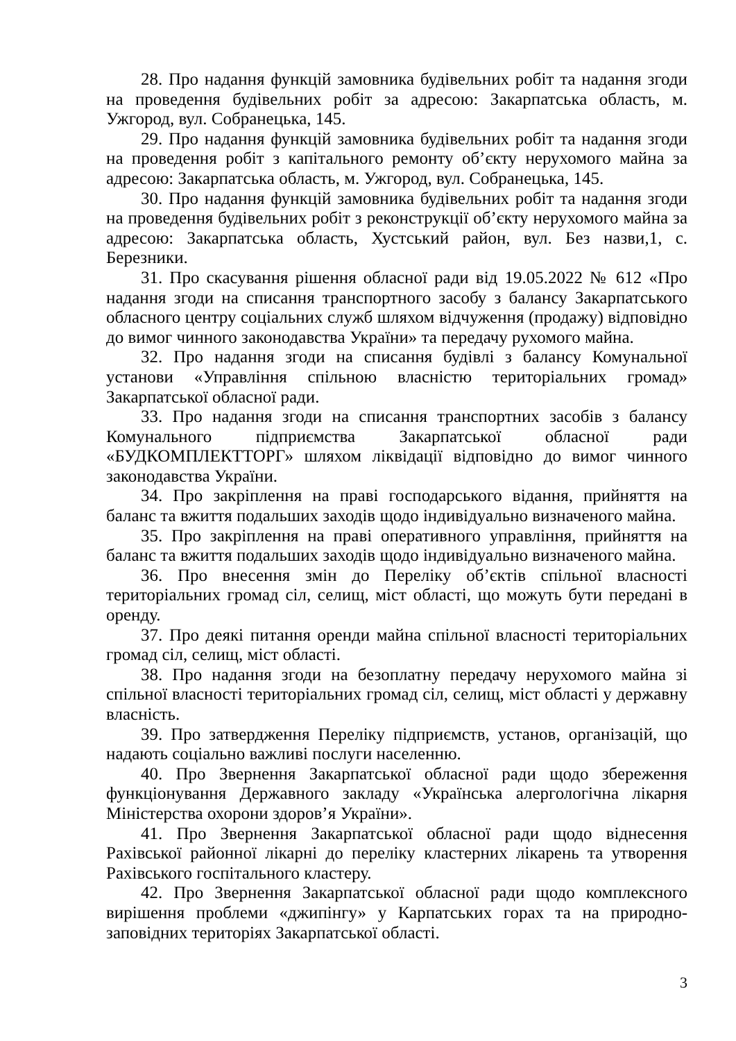28. Про надання функцій замовника будівельних робіт та надання згоди на проведення будівельних робіт за адресою: Закарпатська область, м. Ужгород, вул. Собранецька, 145.
29. Про надання функцій замовника будівельних робіт та надання згоди на проведення робіт з капітального ремонту об’єкту нерухомого майна за адресою: Закарпатська область, м. Ужгород, вул. Собранецька, 145.
30. Про надання функцій замовника будівельних робіт та надання згоди на проведення будівельних робіт з реконструкції об’єкту нерухомого майна за адресою: Закарпатська область, Хустський район, вул. Без назви,1, с. Березники.
31. Про скасування рішення обласної ради від 19.05.2022 № 612 «Про надання згоди на списання транспортного засобу з балансу Закарпатського обласного центру соціальних служб шляхом відчуження (продажу) відповідно до вимог чинного законодавства України» та передачу рухомого майна.
32. Про надання згоди на списання будівлі з балансу Комунальної установи «Управління спільною власністю територіальних громад» Закарпатської обласної ради.
33. Про надання згоди на списання транспортних засобів з балансу Комунального підприємства Закарпатської обласної ради «БУДКОМПЛЕКТТОРГ» шляхом ліквідації відповідно до вимог чинного законодавства України.
34. Про закріплення на праві господарського відання, прийняття на баланс та вжиття подальших заходів щодо індивідуально визначеного майна.
35. Про закріплення на праві оперативного управління, прийняття на баланс та вжиття подальших заходів щодо індивідуально визначеного майна.
36. Про внесення змін до Переліку об’єктів спільної власності територіальних громад сіл, селищ, міст області, що можуть бути передані в оренду.
37. Про деякі питання оренди майна спільної власності територіальних громад сіл, селищ, міст області.
38. Про надання згоди на безоплатну передачу нерухомого майна зі спільної власності територіальних громад сіл, селищ, міст області у державну власність.
39. Про затвердження Переліку підприємств, установ, організацій, що надають соціально важливі послуги населенню.
40. Про Звернення Закарпатської обласної ради щодо збереження функціонування Державного закладу «Українська алергологічна лікарня Міністерства охорони здоров’я України».
41. Про Звернення Закарпатської обласної ради щодо віднесення Рахівської районної лікарні до переліку кластерних лікарень та утворення Рахівського госпітального кластеру.
42. Про Звернення Закарпатської обласної ради щодо комплексного вирішення проблеми «джипінгу» у Карпатських горах та на природно-заповідних територіях Закарпатської області.
3